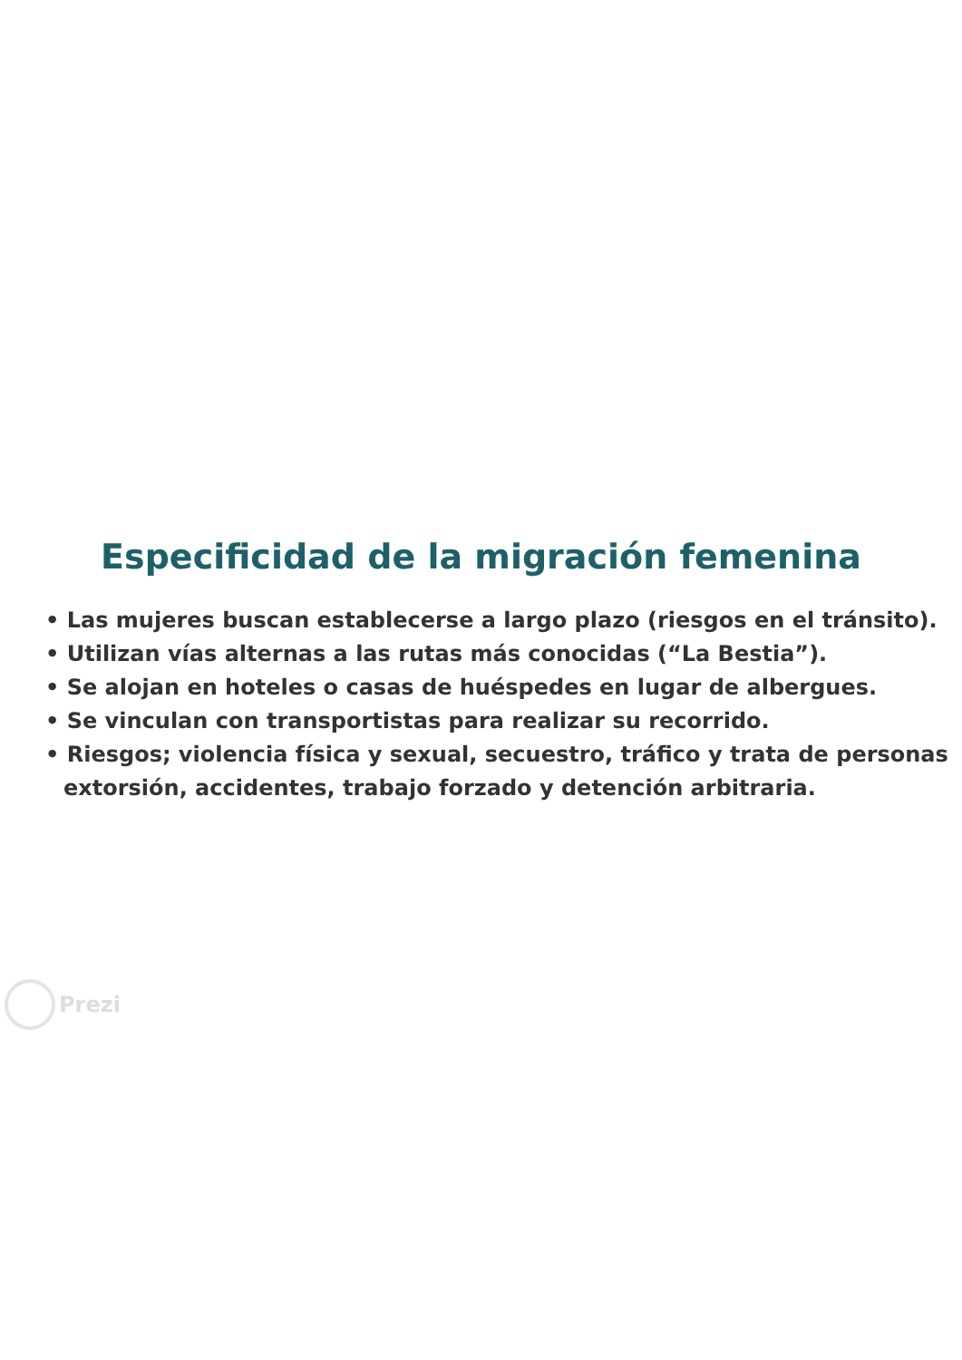Especificidad de la migración femenina
• Las mujeres buscan establecerse a largo plazo (riesgos en el tránsito).
• Utilizan vías alternas a las rutas más conocidas (“La Bestia”).
• Se alojan en hoteles o casas de huéspedes en lugar de albergues.
• Se vinculan con transportistas para realizar su recorrido.
• Riesgos; violencia física y sexual, secuestro, tráfico y trata de personas extorsión, accidentes, trabajo forzado y detención arbitraria.
Prezi